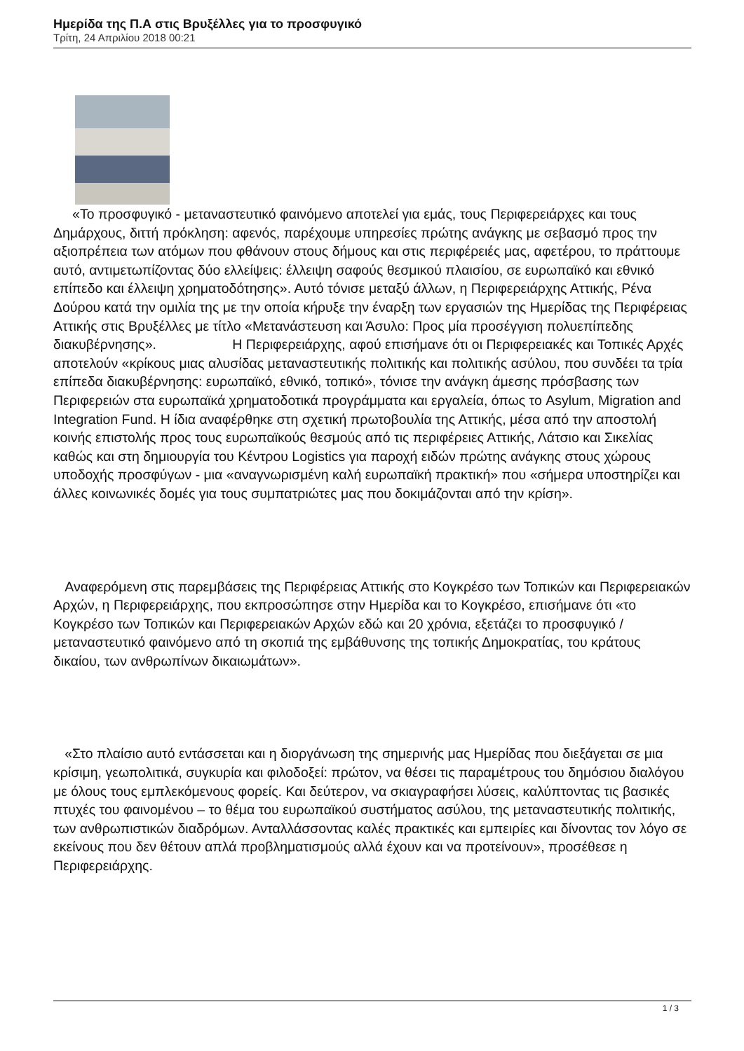Ημερίδα της Π.Α στις Βρυξέλλες για το προσφυγικό
Τρίτη, 24 Απριλίου 2018 00:21
«Το προσφυγικό - μεταναστευτικό φαινόμενο αποτελεί για εμάς, τους Περιφερειάρχες και τους Δημάρχους, διττή πρόκληση: αφενός, παρέχουμε υπηρεσίες πρώτης ανάγκης με σεβασμό προς την αξιοπρέπεια των ατόμων που φθάνουν στους δήμους και στις περιφέρειές μας, αφετέρου, το πράττουμε αυτό, αντιμετωπίζοντας δύο ελλείψεις: έλλειψη σαφούς θεσμικού πλαισίου, σε ευρωπαϊκό και εθνικό επίπεδο και έλλειψη χρηματοδότησης». Αυτό τόνισε μεταξύ άλλων, η Περιφερειάρχης Αττικής, Ρένα Δούρου κατά την ομιλία της με την οποία κήρυξε την έναρξη των εργασιών της Ημερίδας της Περιφέρειας Αττικής στις Βρυξέλλες με τίτλο «Μετανάστευση και Άσυλο: Προς μία προσέγγιση πολυεπίπεδης διακυβέρνησης». Η Περιφερειάρχης, αφού επισήμανε ότι οι Περιφερειακές και Τοπικές Αρχές αποτελούν «κρίκους μιας αλυσίδας μεταναστευτικής πολιτικής και πολιτικής ασύλου, που συνδέει τα τρία επίπεδα διακυβέρνησης: ευρωπαϊκό, εθνικό, τοπικό», τόνισε την ανάγκη άμεσης πρόσβασης των Περιφερειών στα ευρωπαϊκά χρηματοδοτικά προγράμματα και εργαλεία, όπως το Asylum, Migration and Integration Fund. Η ίδια αναφέρθηκε στη σχετική πρωτοβουλία της Αττικής, μέσα από την αποστολή κοινής επιστολής προς τους ευρωπαϊκούς θεσμούς από τις περιφέρειες Αττικής, Λάτσιο και Σικελίας καθώς και στη δημιουργία του Κέντρου Logistics για παροχή ειδών πρώτης ανάγκης στους χώρους υποδοχής προσφύγων - μια «αναγνωρισμένη καλή ευρωπαϊκή πρακτική» που «σήμερα υποστηρίζει και άλλες κοινωνικές δομές για τους συμπατριώτες μας που δοκιμάζονται από την κρίση».
Αναφερόμενη στις παρεμβάσεις της Περιφέρειας Αττικής στο Κογκρέσο των Τοπικών και Περιφερειακών Αρχών, η Περιφερειάρχης, που εκπροσώπησε στην Ημερίδα και το Κογκρέσο, επισήμανε ότι «το Κογκρέσο των Τοπικών και Περιφερειακών Αρχών εδώ και 20 χρόνια, εξετάζει το προσφυγικό / μεταναστευτικό φαινόμενο από τη σκοπιά της εμβάθυνσης της τοπικής Δημοκρατίας, του κράτους δικαίου, των ανθρωπίνων δικαιωμάτων».
«Στο πλαίσιο αυτό εντάσσεται και η διοργάνωση της σημερινής μας Ημερίδας που διεξάγεται σε μια κρίσιμη, γεωπολιτικά, συγκυρία και φιλοδοξεί: πρώτον, να θέσει τις παραμέτρους του δημόσιου διαλόγου με όλους τους εμπλεκόμενους φορείς. Και δεύτερον, να σκιαγραφήσει λύσεις, καλύπτοντας τις βασικές πτυχές του φαινομένου – το θέμα του ευρωπαϊκού συστήματος ασύλου, της μεταναστευτικής πολιτικής, των ανθρωπιστικών διαδρόμων. Ανταλλάσσοντας καλές πρακτικές και εμπειρίες και δίνοντας τον λόγο σε εκείνους που δεν θέτουν απλά προβληματισμούς αλλά έχουν και να προτείνουν», προσέθεσε η Περιφερειάρχης.
1 / 3